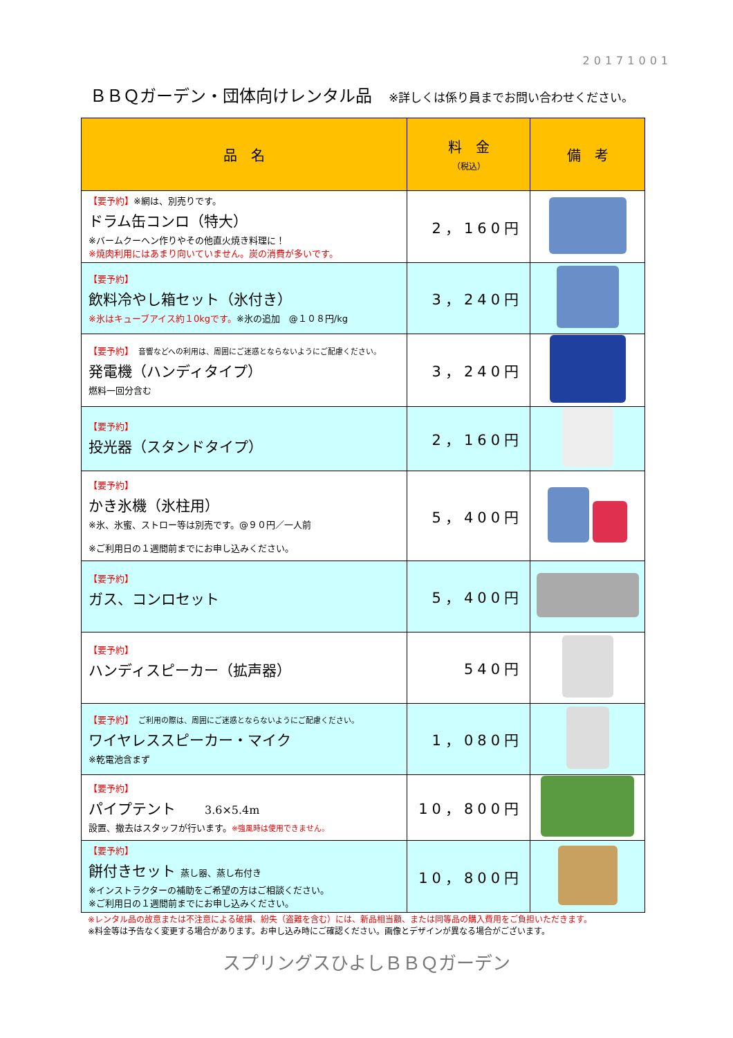20171001
ＢＢＱガーデン・団体向けレンタル品 ※詳しくは係り員までお問い合わせください。
| 品 名 | 料 金 （税込） | 備 考 |
| --- | --- | --- |
| 【要予約】 ※網は、別売りです。 ドラム缶コンロ（特大） ※バームクーヘン作りやその他直火焼き料理に！ ※焼肉利用にはあまり向いていません。炭の消費が多いです。 | 2，160円 | |
| 【要予約】 飲料冷やし箱セット（氷付き） ※氷はキューブアイス約１0kgです。 ※氷の追加 @１０８円/kg | 3，240円 | |
| 【要予約】 音響などへの利用は、周囲にご迷惑とならないようにご配慮ください。 発電機（ハンディタイプ） 燃料一回分含む | 3，240円 | |
| 【要予約】 投光器（スタンドタイプ） | 2，160円 | |
| 【要予約】 かき氷機（氷柱用） ※氷、氷蜜、ストロー等は別売です。@９０円／一人前 ※ご利用日の１週間前までにお申し込みください。 | 5，400円 | |
| 【要予約】 ガス、コンロセット | 5，400円 | |
| 【要予約】 ハンディスピーカー（拡声器） | 540円 | |
| 【要予約】 ご利用の際は、周囲にご迷惑とならないようにご配慮ください。 ワイヤレススピーカー・マイク ※乾電池含まず | 1，080円 | |
| 【要予約】 パイプテント 3.6×5.4m 設置、撤去はスタッフが行います。 ※強風時は使用できません。 | 10，800円 | |
| 【要予約】 餅付きセット 蒸し器、蒸し布付き ※インストラクターの補助をご希望の方はご相談ください。 ※ご利用日の１週間前までにお申し込みください。 | 10，800円 | |
※レンタル品の故意または不注意による破損、紛失（盗難を含む）には、新品相当額、または同等品の購入費用をご負担いただきます。
※料金等は予告なく変更する場合があります。お申し込み時にご確認ください。画像とデザインが異なる場合がございます。
スプリングスひよしＢＢＱガーデン